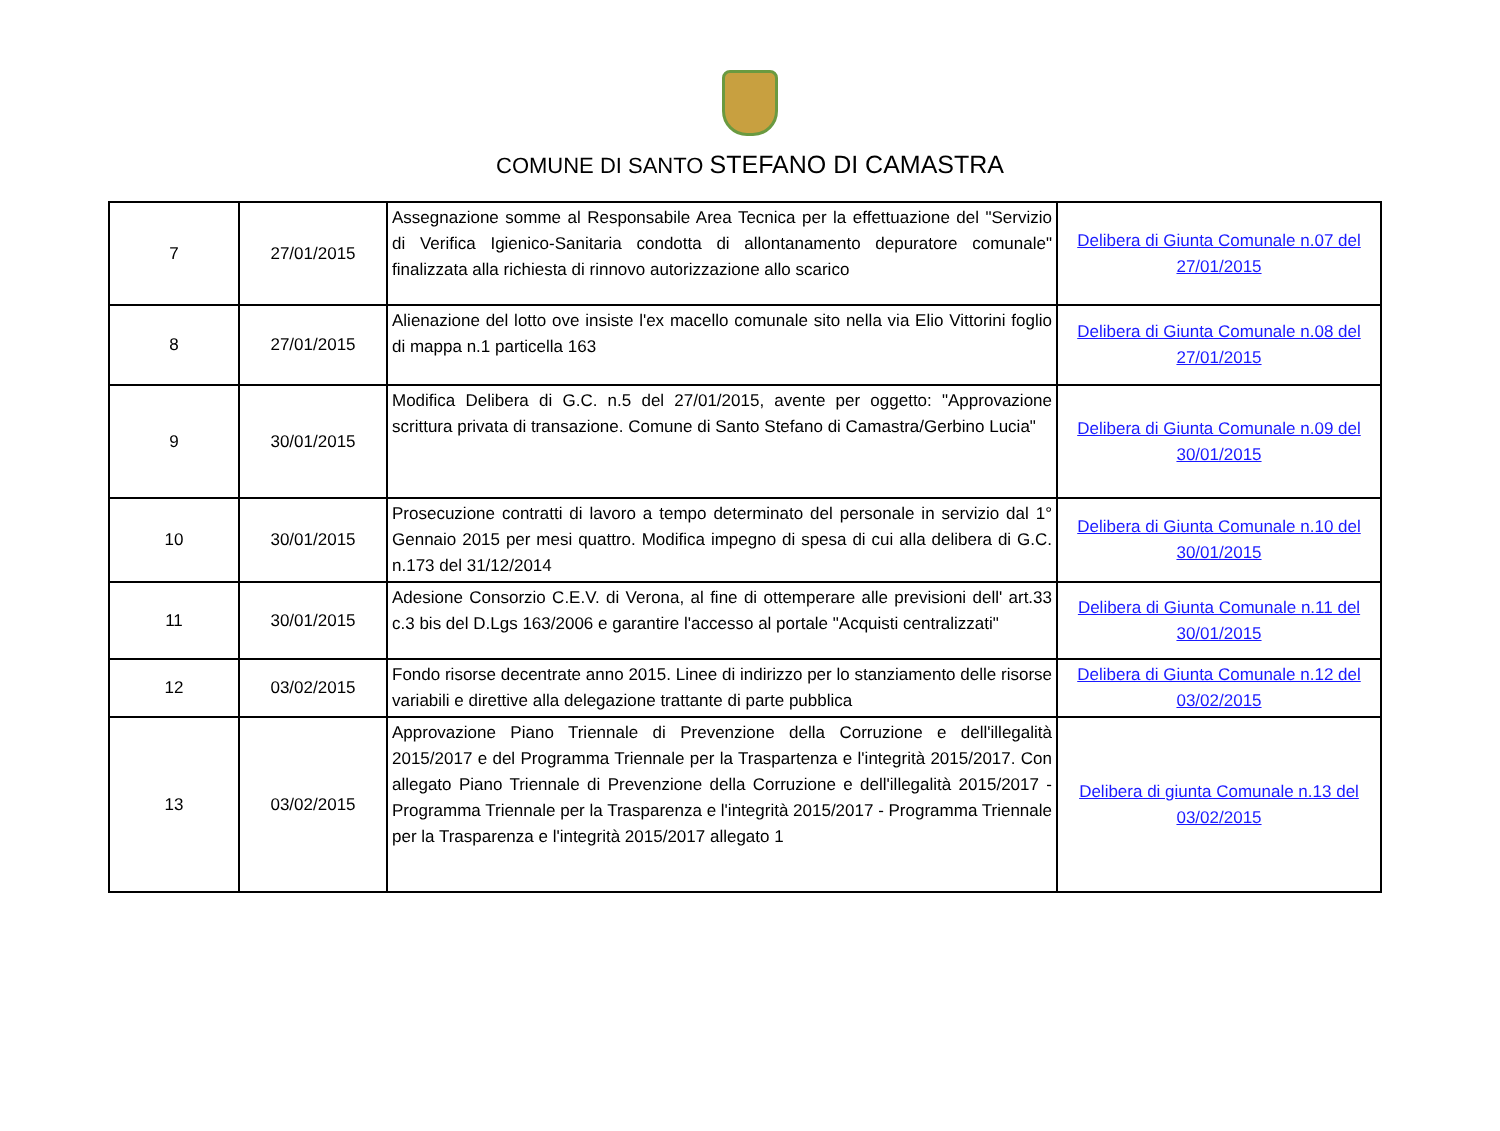COMUNE DI SANTO STEFANO DI CAMASTRA
| 7 | 27/01/2015 | Assegnazione somme al Responsabile Area Tecnica per la effettuazione del "Servizio di Verifica Igienico-Sanitaria condotta di allontanamento depuratore comunale" finalizzata alla richiesta di rinnovo autorizzazione allo scarico | Delibera di Giunta Comunale n.07 del 27/01/2015 |
| 8 | 27/01/2015 | Alienazione del lotto ove insiste l'ex macello comunale sito nella via Elio Vittorini foglio di mappa n.1 particella 163 | Delibera di Giunta Comunale n.08 del 27/01/2015 |
| 9 | 30/01/2015 | Modifica Delibera di G.C. n.5 del 27/01/2015, avente per oggetto: "Approvazione scrittura privata di transazione. Comune di Santo Stefano di Camastra/Gerbino Lucia" | Delibera di Giunta Comunale n.09 del 30/01/2015 |
| 10 | 30/01/2015 | Prosecuzione contratti di lavoro a tempo determinato del personale in servizio dal 1° Gennaio 2015 per mesi quattro. Modifica impegno di spesa di cui alla delibera di G.C. n.173 del 31/12/2014 | Delibera di Giunta Comunale n.10 del 30/01/2015 |
| 11 | 30/01/2015 | Adesione Consorzio C.E.V. di Verona, al fine di ottemperare alle previsioni dell' art.33 c.3 bis del D.Lgs 163/2006 e garantire l'accesso al portale "Acquisti centralizzati" | Delibera di Giunta Comunale n.11 del 30/01/2015 |
| 12 | 03/02/2015 | Fondo risorse decentrate anno 2015. Linee di indirizzo per lo stanziamento delle risorse variabili e direttive alla delegazione trattante di parte pubblica | Delibera di Giunta Comunale n.12 del 03/02/2015 |
| 13 | 03/02/2015 | Approvazione Piano Triennale di Prevenzione della Corruzione e dell'illegalità 2015/2017 e del Programma Triennale per la Traspartenza e l'integrità 2015/2017. Con allegato Piano Triennale di Prevenzione della Corruzione e dell'illegalità 2015/2017 - Programma Triennale per la Trasparenza e l'integrità 2015/2017 - Programma Triennale per la Trasparenza e l'integrità 2015/2017 allegato 1 | Delibera di giunta Comunale n.13 del 03/02/2015 |